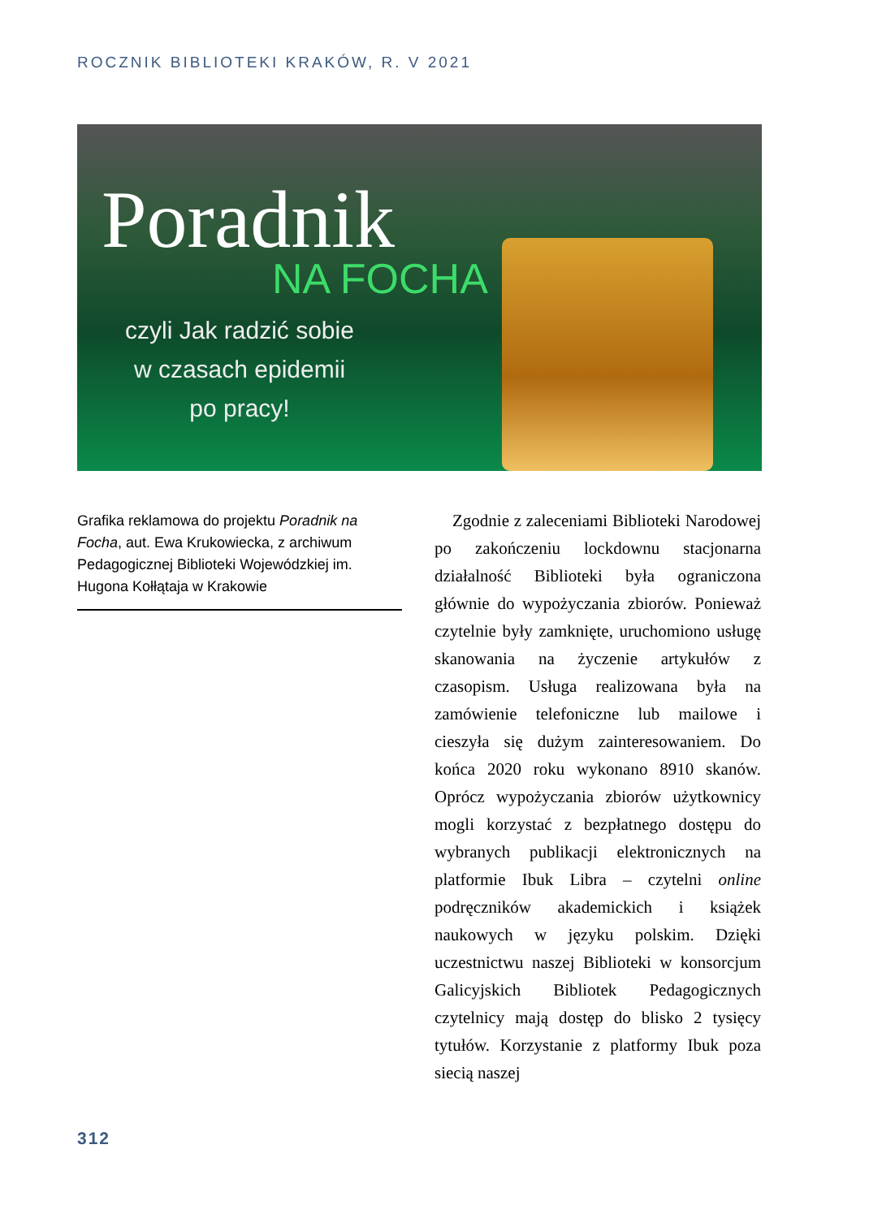ROCZNIK BIBLIOTEKI KRAKÓW, R. V 2021
Poradnik
NA FOCHA
czyli Jak radzić sobie
w czasach epidemii
po pracy!
Grafika reklamowa do projektu Poradnik na Focha, aut. Ewa Krukowiecka, z archiwum Pedagogicznej Biblioteki Wojewódzkiej im. Hugona Kołłątaja w Krakowie
Zgodnie z zaleceniami Biblioteki Narodowej po zakończeniu lockdownu stacjonarna działalność Biblioteki była ograniczona głównie do wypożyczania zbiorów. Ponieważ czytelnie były zamknięte, uruchomiono usługę skanowania na życzenie artykułów z czasopism. Usługa realizowana była na zamówienie telefoniczne lub mailowe i cieszyła się dużym zainteresowaniem. Do końca 2020 roku wykonano 8910 skanów. Oprócz wypożyczania zbiorów użytkownicy mogli korzystać z bezpłatnego dostępu do wybranych publikacji elektronicznych na platformie Ibuk Libra – czytelni online podręczników akademickich i książek naukowych w języku polskim. Dzięki uczestnictwu naszej Biblioteki w konsorcjum Galicyjskich Bibliotek Pedagogicznych czytelnicy mają dostęp do blisko 2 tysięcy tytułów. Korzystanie z platformy Ibuk poza siecią naszej
312